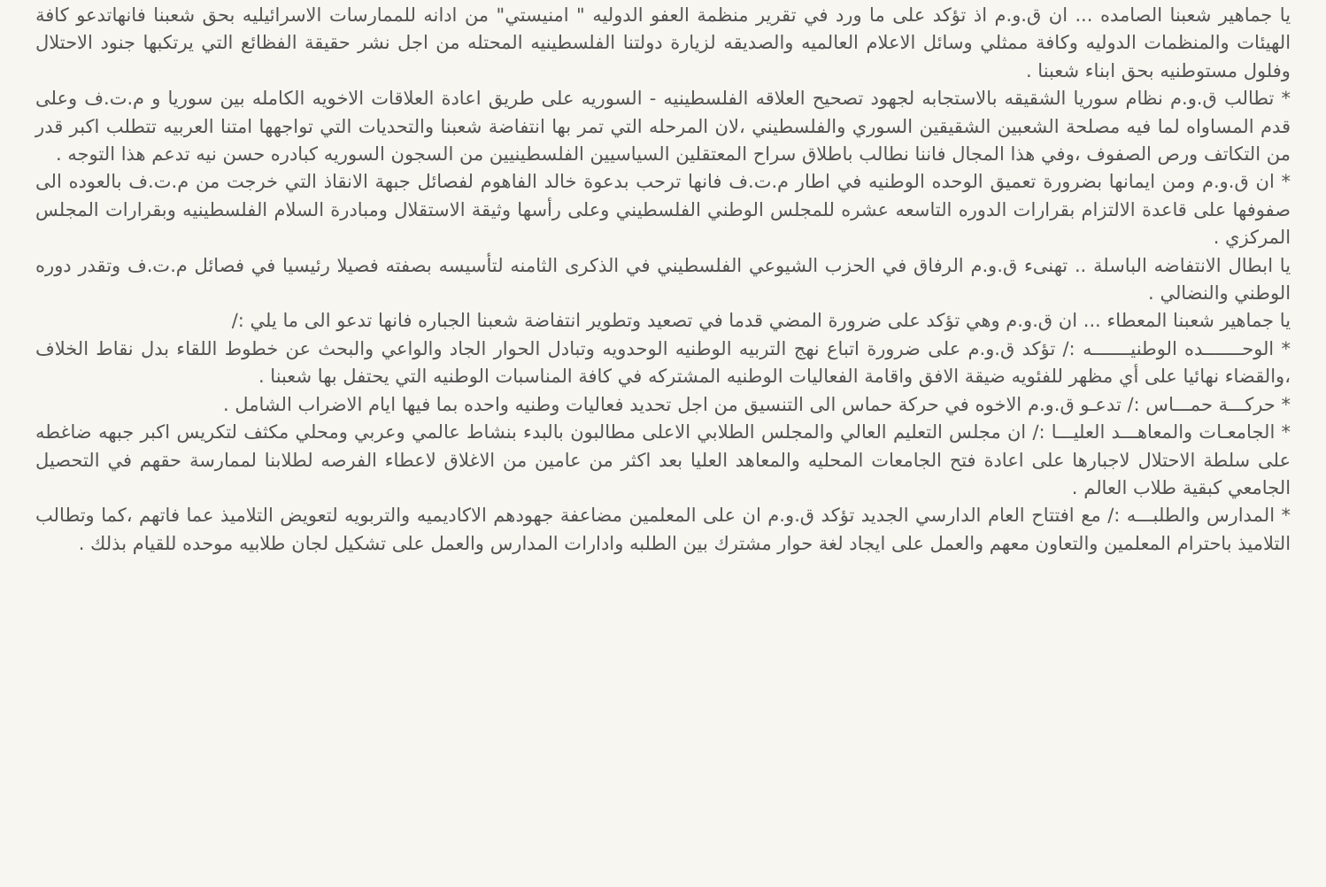يا جماهير شعبنا الصامده ... ان ق.و.م اذ تؤكد على ما ورد في تقرير منظمة العفو الدوليه " امنيستي" من ادانه للممارسات الاسرائيليه بحق شعبنا فانهاتدعو كافة الهيئات والمنظمات الدوليه وكافة ممثلي وسائل الاعلام العالميه والصديقه لزيارة دولتنا الفلسطينيه المحتله من اجل نشر حقيقة الفظائع التي يرتكبها جنود الاحتلال وفلول مستوطنيه بحق ابناء شعبنا .
* تطالب ق.و.م نظام سوريا الشقيقه بالاستجابه لجهود تصحيح العلاقه الفلسطينيه - السوريه على طريق اعادة العلاقات الاخويه الكامله بين سوريا و م.ت.ف وعلى قدم المساواه لما فيه مصلحة الشعبين الشقيقين السوري والفلسطيني ،لان المرحله التي تمر بها انتفاضة شعبنا والتحديات التي تواجهها امتنا العربيه تتطلب اكبر قدر من التكاتف ورص الصفوف ،وفي هذا المجال فاننا نطالب باطلاق سراح المعتقلين السياسيين الفلسطينيين من السجون السوريه كبادره حسن نيه تدعم هذا التوجه .
* ان ق.و.م ومن ايمانها بضرورة تعميق الوحده الوطنيه في اطار م.ت.ف فانها ترحب بدعوة خالد الفاهوم لفصائل جبهة الانقاذ التي خرجت من م.ت.ف بالعوده الى صفوفها على قاعدة الالتزام بقرارات الدوره التاسعه عشره للمجلس الوطني الفلسطيني وعلى رأسها وثيقة الاستقلال ومبادرة السلام الفلسطينيه وبقرارات المجلس المركزي .
يا ابطال الانتفاضه الباسلة .. تهنىء ق.و.م الرفاق في الحزب الشيوعي الفلسطيني في الذكرى الثامنه لتأسيسه بصفته فصيلا رئيسيا في فصائل م.ت.ف وتقدر دوره الوطني والنضالي .
يا جماهير شعبنا المعطاء ... ان ق.و.م وهي تؤكد على ضرورة المضي قدما في تصعيد وتطوير انتفاضة شعبنا الجباره فانها تدعو الى ما يلي :/
* الوحـــــــده الوطنيـــــــه :/ تؤكد ق.و.م على ضرورة اتباع نهج التربيه الوطنيه الوحدويه وتبادل الحوار الجاد والواعي والبحث عن خطوط اللقاء بدل نقاط الخلاف ،والقضاء نهائيا على أي مظهر للفئويه ضيقة الافق واقامة الفعاليات الوطنيه المشتركه في كافة المناسبات الوطنيه التي يحتفل بها شعبنا .
* حركـــة حمـــاس :/ تدعـو ق.و.م الاخوه في حركة حماس الى التنسيق من اجل تحديد فعاليات وطنيه واحده بما فيها ايام الاضراب الشامل .
* الجامعـات والمعاهـــد العليـــا :/ ان مجلس التعليم العالي والمجلس الطلابي الاعلى مطالبون بالبدء بنشاط عالمي وعربي ومحلي مكثف لتكريس اكبر جبهه ضاغطه على سلطة الاحتلال لاجبارها على اعادة فتح الجامعات المحليه والمعاهد العليا بعد اكثر من عامين من الاغلاق لاعطاء الفرصه لطلابنا لممارسة حقهم في التحصيل الجامعي كبقية طلاب العالم .
* المدارس والطلبـــه :/ مع افتتاح العام الدارسي الجديد تؤكد ق.و.م ان على المعلمين مضاعفة جهودهم الاكاديميه والتربويه لتعويض التلاميذ عما فاتهم ،كما وتطالب التلاميذ باحترام المعلمين والتعاون معهم والعمل على ايجاد لغة حوار مشترك بين الطلبه وادارات المدارس والعمل على تشكيل لجان طلابيه موحده للقيام بذلك .